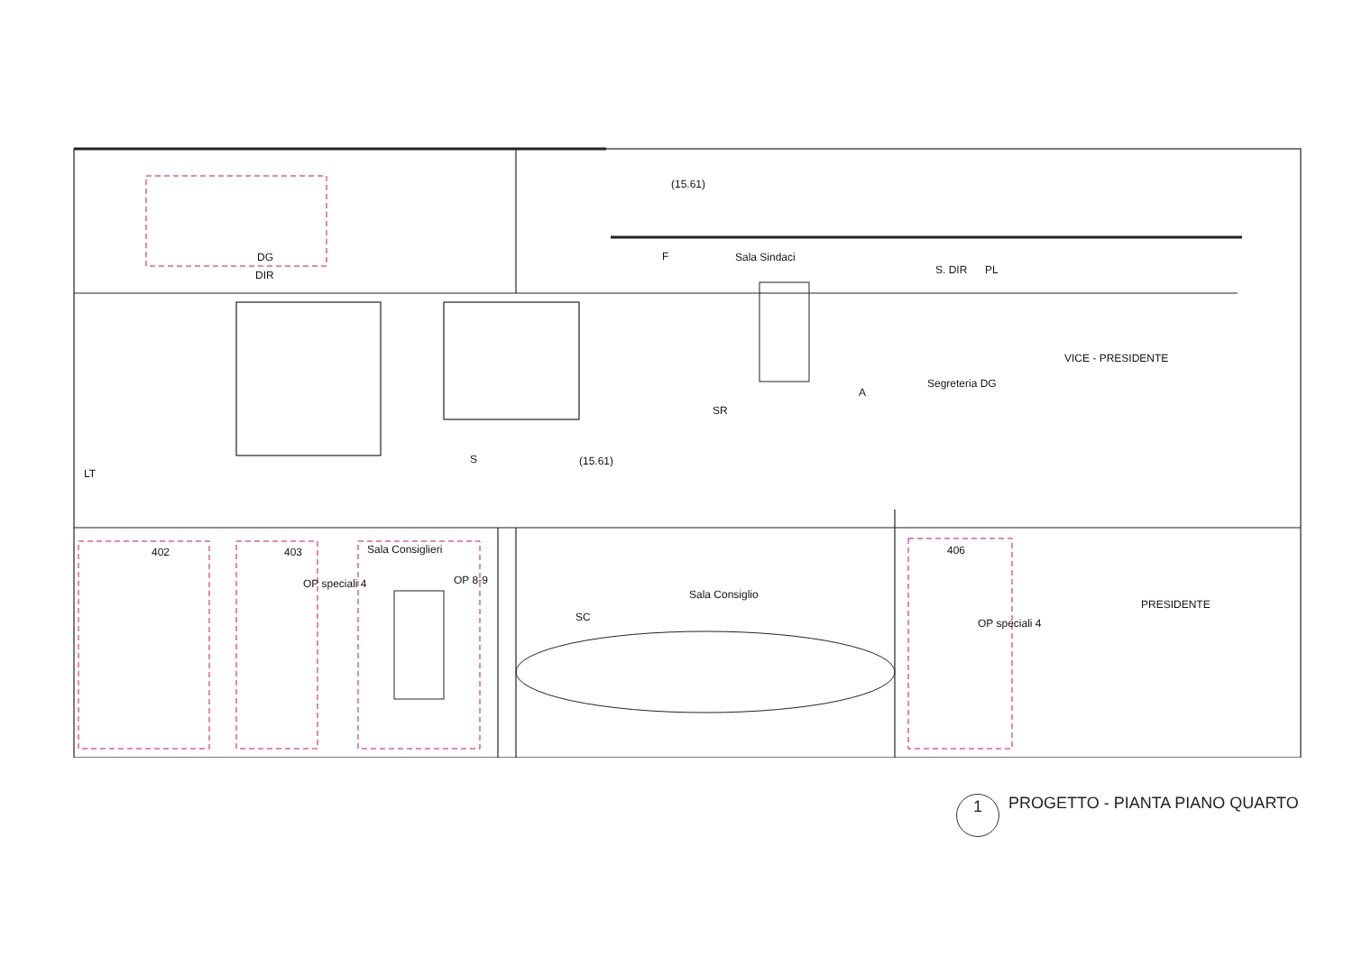DIR
DG
(15.61)
(15.61)
F Sala Sindaci
S. DIR PL
VICE - PRESIDENTE
Segreteria DG
A
SR
S
LT
402 403 Sala Consiglieri 406
OP speciali 4 OP 8-9
Sala Consiglio
SC
PRESIDENTE
OP speciali 4
1 PROGETTO - PIANTA PIANO QUARTO